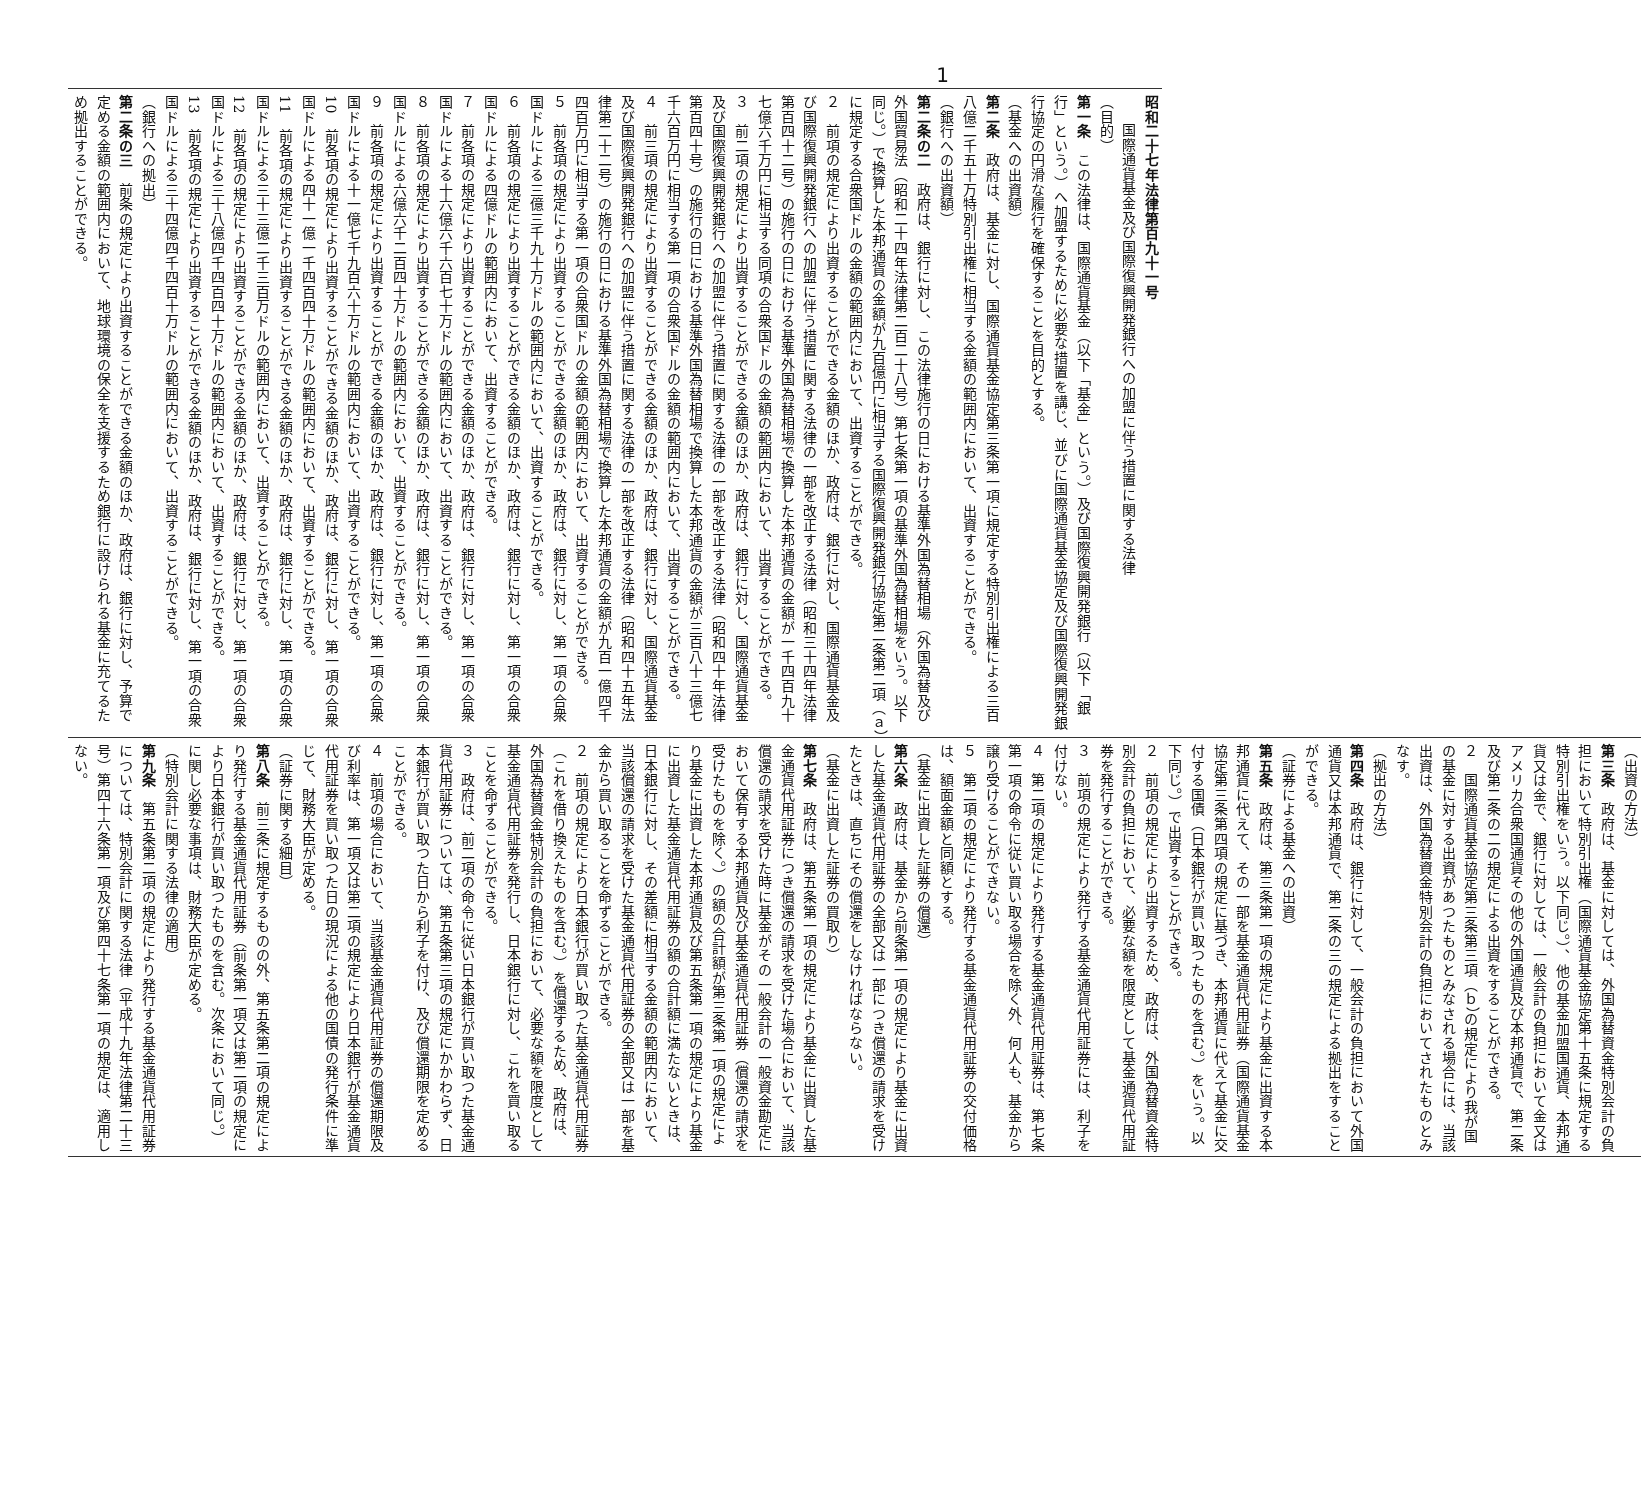1
昭和二十七年法律第百九十一号
国際通貨基金及び国際復興開発銀行への加盟に伴う措置に関する法律
（目的）
第一条　この法律は、国際通貨基金（以下「基金」という。）及び国際復興開発銀行（以下「銀行」という。）へ加盟するために必要な措置を講じ、並びに国際通貨基金協定及び国際復興開発銀行協定の円滑な履行を確保することを目的とする。
（基金への出資額）
第二条　政府は、基金に対し、国際通貨基金協定第三条第一項に規定する特別引出権による三百八億二千五十万特別引出権に相当する金額の範囲内において、出資することができる。
（銀行への出資額）
第二条の二　政府は、銀行に対し、この法律施行の日における基準外国為替相場（外国為替及び外国貿易法（昭和二十四年法律第二百二十八号）第七条第一項の基準外国為替相場をいう。以下同じ。）で換算した本邦通貨の金額が九百億円に相当する国際復興開発銀行協定第二条第二項（ａ）に規定する合衆国ドルの金額の範囲内において、出資することができる。
２　前項の規定により出資することができる金額のほか、政府は、銀行に対し、国際通貨基金及び国際復興開発銀行への加盟に伴う措置に関する法律の一部を改正する法律（昭和三十四年法律第百四十二号）の施行の日における基準外国為替相場で換算した本邦通貨の金額が一千四百九十七億六千万円に相当する同項の合衆国ドルの金額の範囲内において、出資することができる。
３　前二項の規定により出資することができる金額のほか、政府は、銀行に対し、国際通貨基金及び国際復興開発銀行への加盟に伴う措置に関する法律の一部を改正する法律（昭和四十年法律第百四十号）の施行の日における基準外国為替相場で換算した本邦通貨の金額が三百八十三億七千六百万円に相当する第一項の合衆国ドルの金額の範囲内において、出資することができる。
４　前三項の規定により出資することができる金額のほか、政府は、銀行に対し、国際通貨基金及び国際復興開発銀行への加盟に伴う措置に関する法律の一部を改正する法律（昭和四十五年法律第二十二号）の施行の日における基準外国為替相場で換算した本邦通貨の金額が九百一億四千四百万円に相当する第一項の合衆国ドルの金額の範囲内において、出資することができる。
５　前各項の規定により出資することができる金額のほか、政府は、銀行に対し、第一項の合衆国ドルによる三億三千九十万ドルの範囲内において、出資することができる。
６　前各項の規定により出資することができる金額のほか、政府は、銀行に対し、第一項の合衆国ドルによる四億ドルの範囲内において、出資することができる。
７　前各項の規定により出資することができる金額のほか、政府は、銀行に対し、第一項の合衆国ドルによる十六億六千六百七十万ドルの範囲内において、出資することができる。
８　前各項の規定により出資することができる金額のほか、政府は、銀行に対し、第一項の合衆国ドルによる六億六千二百四十万ドルの範囲内において、出資することができる。
９　前各項の規定により出資することができる金額のほか、政府は、銀行に対し、第一項の合衆国ドルによる十一億七千九百六十万ドルの範囲内において、出資することができる。
10　前各項の規定により出資することができる金額のほか、政府は、銀行に対し、第一項の合衆国ドルによる四十一億一千四百四十万ドルの範囲内において、出資することができる。
11　前各項の規定により出資することができる金額のほか、政府は、銀行に対し、第一項の合衆国ドルによる三十三億二千三百万ドルの範囲内において、出資することができる。
12　前各項の規定により出資することができる金額のほか、政府は、銀行に対し、第一項の合衆国ドルによる三十八億四千四百四十万ドルの範囲内において、出資することができる。
13　前各項の規定により出資することができる金額のほか、政府は、銀行に対し、第一項の合衆国ドルによる三十四億四千四百十万ドルの範囲内において、出資することができる。
（銀行への拠出）
第二条の三　前条の規定により出資することができる金額のほか、政府は、銀行に対し、予算で定める金額の範囲内において、地球環境の保全を支援するため銀行に設けられる基金に充てるため拠出することができる。
（出資の方法）
第三条　政府は、基金に対しては、外国為替資金特別会計の負担において特別引出権（国際通貨基金協定第十五条に規定する特別引出権をいう。以下同じ。）、他の基金加盟国通貨、本邦通貨又は金で、銀行に対しては、一般会計の負担において金又はアメリカ合衆国通貨その他の外国通貨及び本邦通貨で、第二条及び第二条の二の規定による出資をすることができる。
２　国際通貨基金協定第三条第三項（ｂ）の規定により我が国の基金に対する出資があつたものとみなされる場合には、当該出資は、外国為替資金特別会計の負担においてされたものとみなす。
（拠出の方法）
第四条　政府は、銀行に対して、一般会計の負担において外国通貨又は本邦通貨で、第二条の三の規定による拠出をすることができる。
（証券による基金への出資）
第五条　政府は、第三条第一項の規定により基金に出資する本邦通貨に代えて、その一部を基金通貨代用証券（国際通貨基金協定第三条第四項の規定に基づき、本邦通貨に代えて基金に交付する国債（日本銀行が買い取つたものを含む。）をいう。以下同じ。）で出資することができる。
２　前項の規定により出資するため、政府は、外国為替資金特別会計の負担において、必要な額を限度として基金通貨代用証券を発行することができる。
３　前項の規定により発行する基金通貨代用証券には、利子を付けない。
４　第二項の規定により発行する基金通貨代用証券は、第七条第一項の命令に従い買い取る場合を除く外、何人も、基金から譲り受けることができない。
５　第二項の規定により発行する基金通貨代用証券の交付価格は、額面金額と同額とする。
（基金に出資した証券の償還）
第六条　政府は、基金から前条第一項の規定により基金に出資した基金通貨代用証券の全部又は一部につき償還の請求を受けたときは、直ちにその償還をしなければならない。
（基金に出資した証券の買取り）
第七条　政府は、第五条第一項の規定により基金に出資した基金通貨代用証券につき償還の請求を受けた場合において、当該償還の請求を受けた時に基金がその一般会計の一般資金勘定において保有する本邦通貨及び基金通貨代用証券（償還の請求を受けたものを除く。）の額の合計額が第三条第一項の規定により基金に出資した本邦通貨及び第五条第一項の規定により基金に出資した基金通貨代用証券の額の合計額に満たないときは、日本銀行に対し、その差額に相当する金額の範囲内において、当該償還の請求を受けた基金通貨代用証券の全部又は一部を基金から買い取ることを命ずることができる。
２　前項の規定により日本銀行が買い取つた基金通貨代用証券（これを借り換えたものを含む。）を償還するため、政府は、外国為替資金特別会計の負担において、必要な額を限度として基金通貨代用証券を発行し、日本銀行に対し、これを買い取ることを命ずることができる。
３　政府は、前二項の命令に従い日本銀行が買い取つた基金通貨代用証券については、第五条第三項の規定にかかわらず、日本銀行が買い取つた日から利子を付け、及び償還期限を定めることができる。
４　前項の場合において、当該基金通貨代用証券の償還期限及び利率は、第一項又は第二項の規定により日本銀行が基金通貨代用証券を買い取つた日の現況による他の国債の発行条件に準じて、財務大臣が定める。
（証券に関する細目）
第八条　前三条に規定するものの外、第五条第二項の規定により発行する基金通貨代用証券（前条第一項又は第二項の規定により日本銀行が買い取つたものを含む。次条において同じ。）に関し必要な事項は、財務大臣が定める。
（特別会計に関する法律の適用）
第九条　第五条第二項の規定により発行する基金通貨代用証券については、特別会計に関する法律（平成十九年法律第二十三号）第四十六条第一項及び第四十七条第一項の規定は、適用しない。